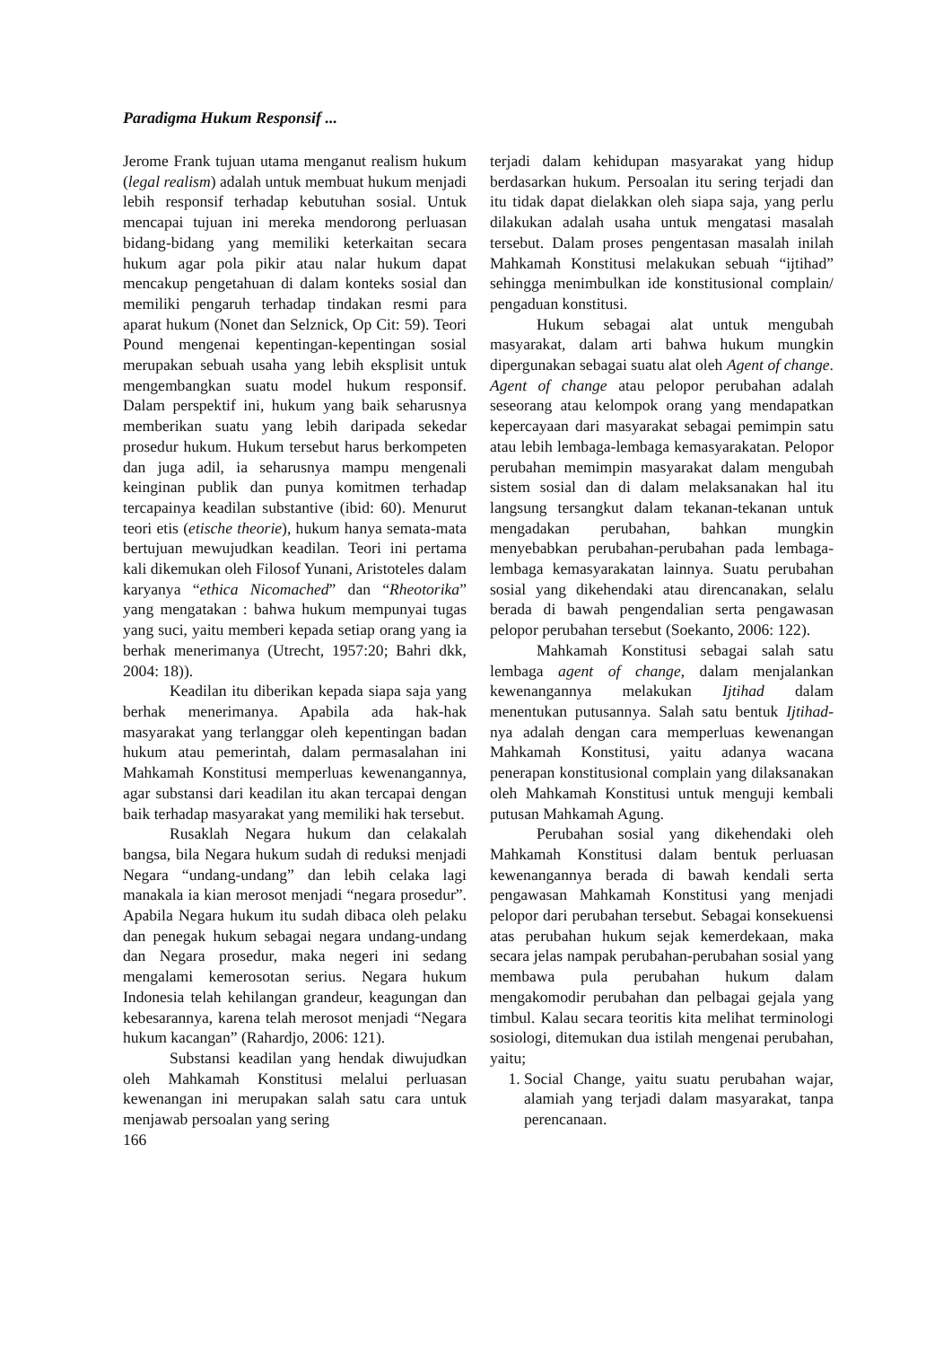Paradigma Hukum Responsif ...
Jerome Frank tujuan utama menganut realism hukum (legal realism) adalah untuk membuat hukum menjadi lebih responsif terhadap kebutuhan sosial. Untuk mencapai tujuan ini mereka mendorong perluasan bidang-bidang yang memiliki keterkaitan secara hukum agar pola pikir atau nalar hukum dapat mencakup pengetahuan di dalam konteks sosial dan memiliki pengaruh terhadap tindakan resmi para aparat hukum (Nonet dan Selznick, Op Cit: 59). Teori Pound mengenai kepentingan-kepentingan sosial merupakan sebuah usaha yang lebih eksplisit untuk mengembangkan suatu model hukum responsif. Dalam perspektif ini, hukum yang baik seharusnya memberikan suatu yang lebih daripada sekedar prosedur hukum. Hukum tersebut harus berkompeten dan juga adil, ia seharusnya mampu mengenali keinginan publik dan punya komitmen terhadap tercapainya keadilan substantive (ibid: 60). Menurut teori etis (etische theorie), hukum hanya semata-mata bertujuan mewujudkan keadilan. Teori ini pertama kali dikemukan oleh Filosof Yunani, Aristoteles dalam karyanya “ethica Nicomached” dan “Rheotorika” yang mengatakan : bahwa hukum mempunyai tugas yang suci, yaitu memberi kepada setiap orang yang ia berhak menerimanya (Utrecht, 1957:20; Bahri dkk, 2004: 18)).
Keadilan itu diberikan kepada siapa saja yang berhak menerimanya. Apabila ada hak-hak masyarakat yang terlanggar oleh kepentingan badan hukum atau pemerintah, dalam permasalahan ini Mahkamah Konstitusi memperluas kewenangannya, agar substansi dari keadilan itu akan tercapai dengan baik terhadap masyarakat yang memiliki hak tersebut.
Rusaklah Negara hukum dan celakalah bangsa, bila Negara hukum sudah di reduksi menjadi Negara “undang-undang” dan lebih celaka lagi manakala ia kian merosot menjadi “negara prosedur”. Apabila Negara hukum itu sudah dibaca oleh pelaku dan penegak hukum sebagai negara undang-undang dan Negara prosedur, maka negeri ini sedang mengalami kemerosotan serius. Negara hukum Indonesia telah kehilangan grandeur, keagungan dan kebesarannya, karena telah merosot menjadi “Negara hukum kacangan” (Rahardjo, 2006: 121).
Substansi keadilan yang hendak diwujudkan oleh Mahkamah Konstitusi melalui perluasan kewenangan ini merupakan salah satu cara untuk menjawab persoalan yang sering
166
terjadi dalam kehidupan masyarakat yang hidup berdasarkan hukum. Persoalan itu sering terjadi dan itu tidak dapat dielakkan oleh siapa saja, yang perlu dilakukan adalah usaha untuk mengatasi masalah tersebut. Dalam proses pengentasan masalah inilah Mahkamah Konstitusi melakukan sebuah “ijtihad” sehingga menimbulkan ide konstitusional complain/ pengaduan konstitusi.
Hukum sebagai alat untuk mengubah masyarakat, dalam arti bahwa hukum mungkin dipergunakan sebagai suatu alat oleh Agent of change. Agent of change atau pelopor perubahan adalah seseorang atau kelompok orang yang mendapatkan kepercayaan dari masyarakat sebagai pemimpin satu atau lebih lembaga-lembaga kemasyarakatan. Pelopor perubahan memimpin masyarakat dalam mengubah sistem sosial dan di dalam melaksanakan hal itu langsung tersangkut dalam tekanan-tekanan untuk mengadakan perubahan, bahkan mungkin menyebabkan perubahan-perubahan pada lembaga-lembaga kemasyarakatan lainnya. Suatu perubahan sosial yang dikehendaki atau direncanakan, selalu berada di bawah pengendalian serta pengawasan pelopor perubahan tersebut (Soekanto, 2006: 122).
Mahkamah Konstitusi sebagai salah satu lembaga agent of change, dalam menjalankan kewenangannya melakukan Ijtihad dalam menentukan putusannya. Salah satu bentuk Ijtihad-nya adalah dengan cara memperluas kewenangan Mahkamah Konstitusi, yaitu adanya wacana penerapan konstitusional complain yang dilaksanakan oleh Mahkamah Konstitusi untuk menguji kembali putusan Mahkamah Agung.
Perubahan sosial yang dikehendaki oleh Mahkamah Konstitusi dalam bentuk perluasan kewenangannya berada di bawah kendali serta pengawasan Mahkamah Konstitusi yang menjadi pelopor dari perubahan tersebut. Sebagai konsekuensi atas perubahan hukum sejak kemerdekaan, maka secara jelas nampak perubahan-perubahan sosial yang membawa pula perubahan hukum dalam mengakomodir perubahan dan pelbagai gejala yang timbul. Kalau secara teoritis kita melihat terminologi sosiologi, ditemukan dua istilah mengenai perubahan, yaitu;
1. Social Change, yaitu suatu perubahan wajar, alamiah yang terjadi dalam masyarakat, tanpa perencanaan.